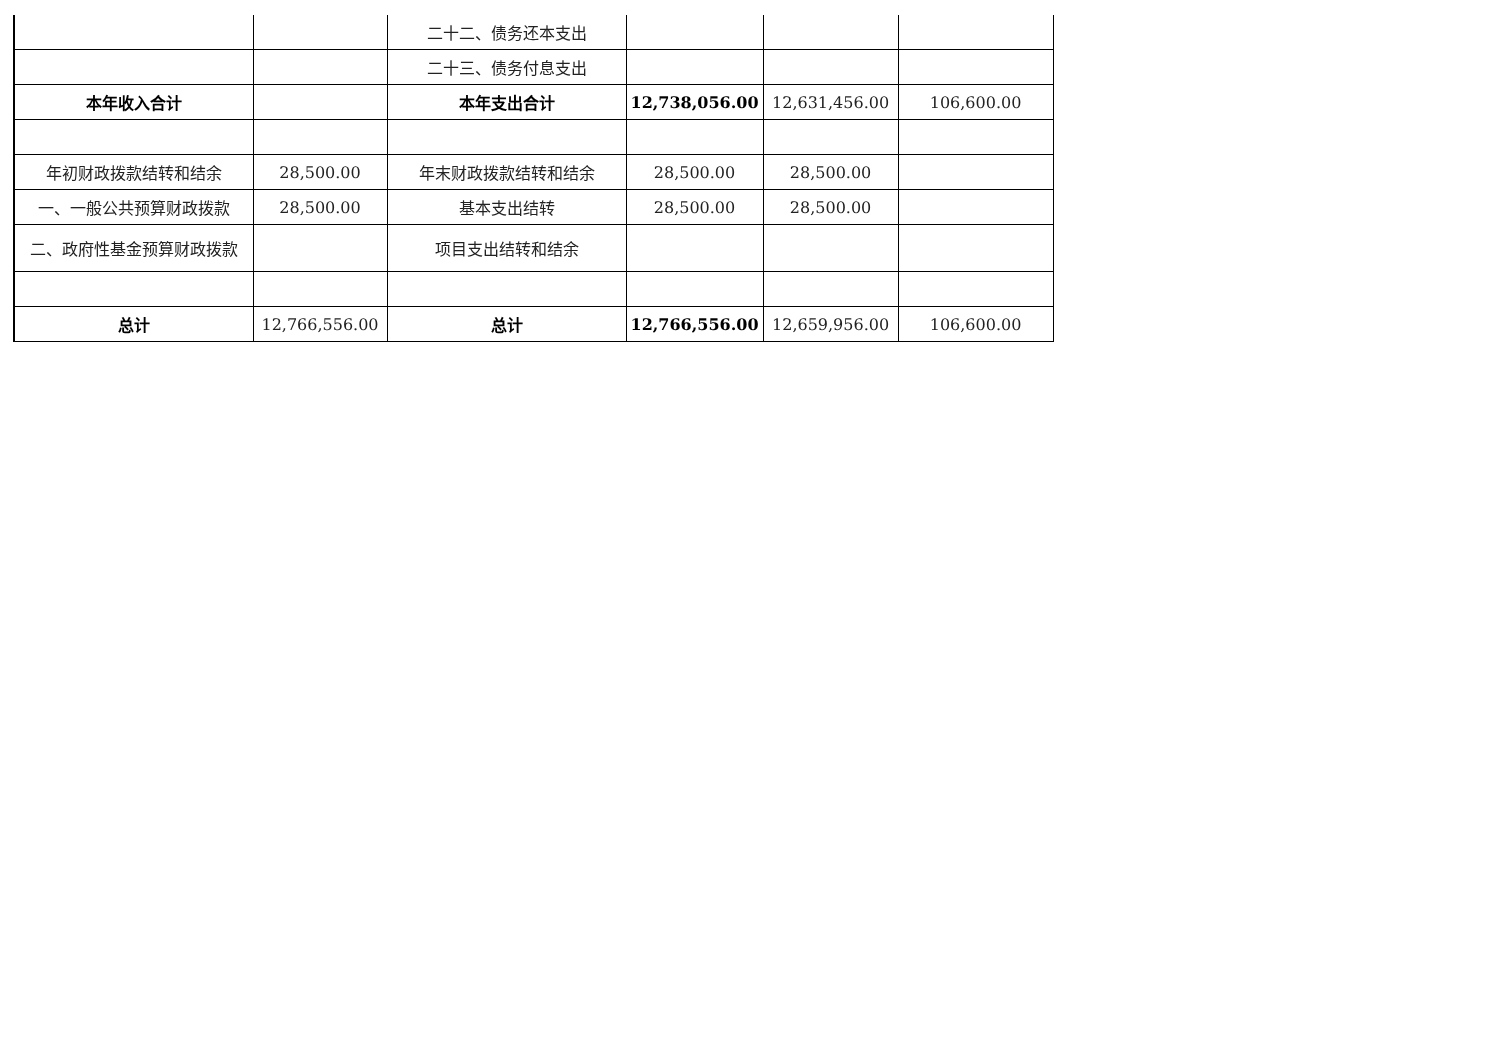| | | 二十二、债务还本支出 | | | |
| | | 二十三、债务付息支出 | | | |
| 本年收入合计 | | 本年支出合计 | 12,738,056.00 | 12,631,456.00 | 106,600.00 |
| 年初财政拨款结转和结余 | 28,500.00 | 年末财政拨款结转和结余 | 28,500.00 | 28,500.00 | |
| 一、一般公共预算财政拨款 | 28,500.00 | 基本支出结转 | 28,500.00 | 28,500.00 | |
| 二、政府性基金预算财政拨款 | | 项目支出结转和结余 | | | |
| 总计 | 12,766,556.00 | 总计 | 12,766,556.00 | 12,659,956.00 | 106,600.00 |